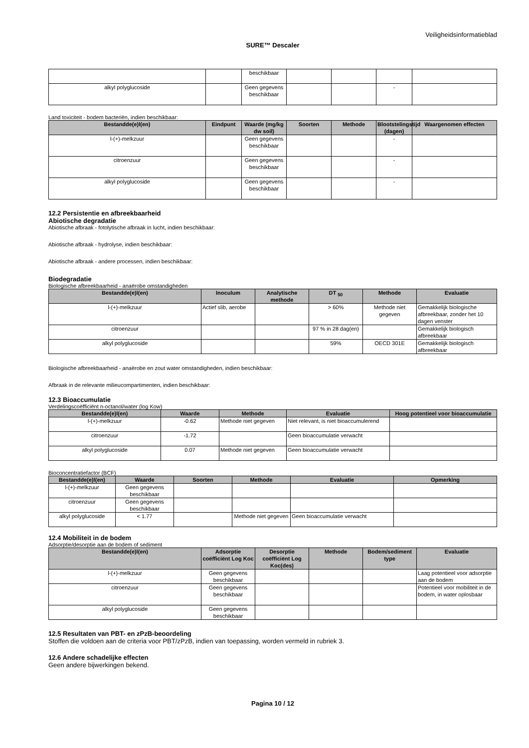Veiligheidsinformatieblad
SURE™ Descaler
| | | beschikbaar | | | | |
| alkyl polyglucoside | | Geen gegevens beschikbaar | | | - | |
Land toxiciteit - bodem bacteriën, indien beschikbaar:
| Bestandde(e)l(en) | Eindpunt | Waarde (mg/kg dw soil) | Soorten | Methode | Blootstelingstijd (dagen) | Waargenomen effecten |
| --- | --- | --- | --- | --- | --- | --- |
| l-(+)-melkzuur | | Geen gegevens beschikbaar | | | - | |
| citroenzuur | | Geen gegevens beschikbaar | | | - | |
| alkyl polyglucoside | | Geen gegevens beschikbaar | | | - | |
12.2 Persistentie en afbreekbaarheid
Abiotische degradatie
Abiotische afbraak - fotolytische afbraak in lucht, indien beschikbaar:
Abiotische afbraak - hydrolyse, indien beschikbaar:
Abiotische afbraak - andere processen, indien beschikbaar:
Biodegradatie
Biologische afbreekbaarheid - anaërobe omstandigheden
| Bestandde(e)l(en) | Inoculum | Analytische methode | DT <sub>50</sub> | Methode | Evaluatie |
| --- | --- | --- | --- | --- | --- |
| l-(+)-melkzuur | Actief slib, aerobe | | > 60% | Methode niet gegeven | Gemakkelijk biologische afbreekbaar, zonder het 10 dagen venster |
| citroenzuur | | | 97 % in 28 dag(en) | | Gemakkelijk biologisch afbreekbaar |
| alkyl polyglucoside | | | 59% | OECD 301E | Gemakkelijk biologisch afbreekbaar |
Biologische afbreekbaarheid - anaërobe en zout water omstandigheden, indien beschikbaar:
Afbraak in de relevante milieucompartimenten, indien beschikbaar:
12.3 Bioaccumulatie
Verdelingscoëfficiënt n-octanol/water (log Kow)
| Bestandde(e)l(en) | Waarde | Methode | Evaluatie | Hoog potentieel voor bioaccumulatie |
| --- | --- | --- | --- | --- |
| l-(+)-melkzuur | -0.62 | Methode niet gegeven | Niet relevant, is niet bioaccumulerend | |
| citroenzuur | -1.72 | | Geen bioaccumulatie verwacht | |
| alkyl polyglucoside | 0.07 | Methode niet gegeven | Geen bioaccumulatie verwacht | |
Bioconcentratiefactor (BCF)
| Bestandde(e)l(en) | Waarde | Soorten | Methode | Evaluatie | Opmerking |
| --- | --- | --- | --- | --- | --- |
| l-(+)-melkzuur | Geen gegevens beschikbaar | | | | |
| citroenzuur | Geen gegevens beschikbaar | | | | |
| alkyl polyglucoside | < 1.77 | | Methode niet gegeven | Geen bioaccumulatie verwacht | |
12.4 Mobiliteit in de bodem
Adsorptie/desorptie aan de bodem of sediment
| Bestandde(e)l(en) | Adsorptie coëfficiënt Log Koc | Desorptie coëfficiënt Log Koc(des) | Methode | Bodem/sediment type | Evaluatie |
| --- | --- | --- | --- | --- | --- |
| l-(+)-melkzuur | Geen gegevens beschikbaar | | | | Laag potentieel voor adsorptie aan de bodem |
| citroenzuur | Geen gegevens beschikbaar | | | | Potentieel voor mobiliteit in de bodem, in water oplosbaar |
| alkyl polyglucoside | Geen gegevens beschikbaar | | | | |
12.5 Resultaten van PBT- en zPzB-beoordeling
Stoffen die voldoen aan de criteria voor PBT/zPzB, indien van toepassing, worden vermeld in rubriek 3.
12.6 Andere schadelijke effecten
Geen andere bijwerkingen bekend.
Pagina 10 / 12